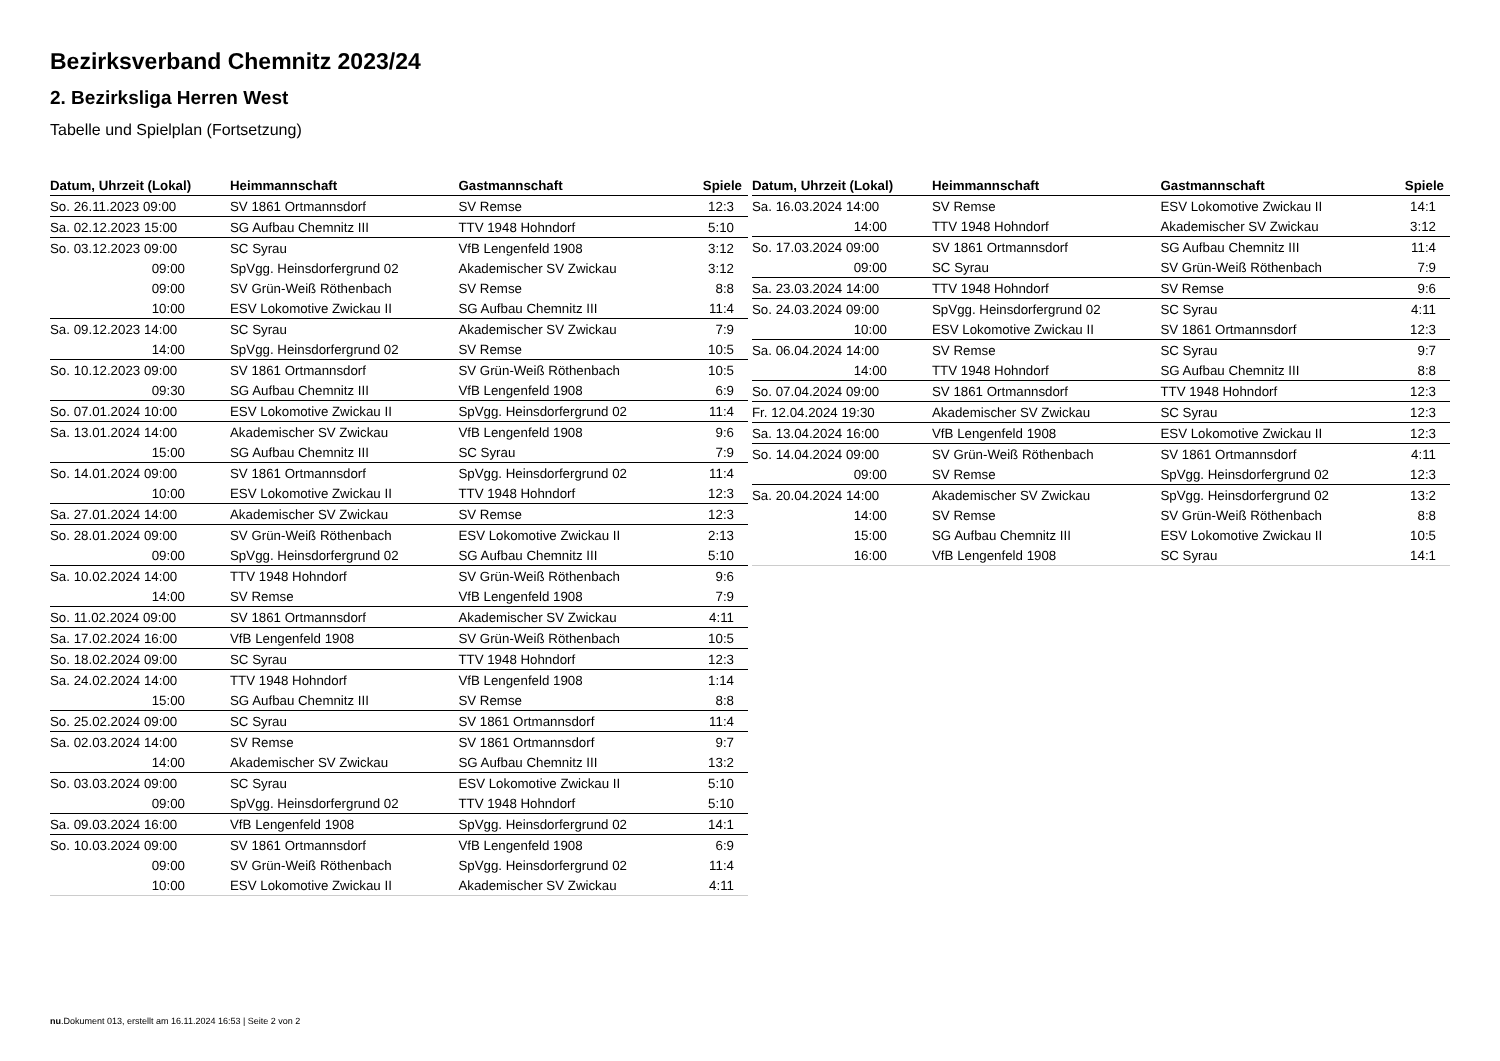Bezirksverband Chemnitz 2023/24
2. Bezirksliga Herren West
Tabelle und Spielplan (Fortsetzung)
| Datum, Uhrzeit (Lokal) | Heimmannschaft | Gastmannschaft | Spiele |
| --- | --- | --- | --- |
| So. 26.11.2023 09:00 | SV 1861 Ortmannsdorf | SV Remse | 12:3 |
| Sa. 02.12.2023 15:00 | SG Aufbau Chemnitz III | TTV 1948 Hohndorf | 5:10 |
| So. 03.12.2023 09:00 | SC Syrau | VfB Lengenfeld 1908 | 3:12 |
| 09:00 | SpVgg. Heinsdorfergrund 02 | Akademischer SV Zwickau | 3:12 |
| 09:00 | SV Grün-Weiß Röthenbach | SV Remse | 8:8 |
| 10:00 | ESV Lokomotive Zwickau II | SG Aufbau Chemnitz III | 11:4 |
| Sa. 09.12.2023 14:00 | SC Syrau | Akademischer SV Zwickau | 7:9 |
| 14:00 | SpVgg. Heinsdorfergrund 02 | SV Remse | 10:5 |
| So. 10.12.2023 09:00 | SV 1861 Ortmannsdorf | SV Grün-Weiß Röthenbach | 10:5 |
| 09:30 | SG Aufbau Chemnitz III | VfB Lengenfeld 1908 | 6:9 |
| So. 07.01.2024 10:00 | ESV Lokomotive Zwickau II | SpVgg. Heinsdorfergrund 02 | 11:4 |
| Sa. 13.01.2024 14:00 | Akademischer SV Zwickau | VfB Lengenfeld 1908 | 9:6 |
| 15:00 | SG Aufbau Chemnitz III | SC Syrau | 7:9 |
| So. 14.01.2024 09:00 | SV 1861 Ortmannsdorf | SpVgg. Heinsdorfergrund 02 | 11:4 |
| 10:00 | ESV Lokomotive Zwickau II | TTV 1948 Hohndorf | 12:3 |
| Sa. 27.01.2024 14:00 | Akademischer SV Zwickau | SV Remse | 12:3 |
| So. 28.01.2024 09:00 | SV Grün-Weiß Röthenbach | ESV Lokomotive Zwickau II | 2:13 |
| 09:00 | SpVgg. Heinsdorfergrund 02 | SG Aufbau Chemnitz III | 5:10 |
| Sa. 10.02.2024 14:00 | TTV 1948 Hohndorf | SV Grün-Weiß Röthenbach | 9:6 |
| 14:00 | SV Remse | VfB Lengenfeld 1908 | 7:9 |
| So. 11.02.2024 09:00 | SV 1861 Ortmannsdorf | Akademischer SV Zwickau | 4:11 |
| Sa. 17.02.2024 16:00 | VfB Lengenfeld 1908 | SV Grün-Weiß Röthenbach | 10:5 |
| So. 18.02.2024 09:00 | SC Syrau | TTV 1948 Hohndorf | 12:3 |
| Sa. 24.02.2024 14:00 | TTV 1948 Hohndorf | VfB Lengenfeld 1908 | 1:14 |
| 15:00 | SG Aufbau Chemnitz III | SV Remse | 8:8 |
| So. 25.02.2024 09:00 | SC Syrau | SV 1861 Ortmannsdorf | 11:4 |
| Sa. 02.03.2024 14:00 | SV Remse | SV 1861 Ortmannsdorf | 9:7 |
| 14:00 | Akademischer SV Zwickau | SG Aufbau Chemnitz III | 13:2 |
| So. 03.03.2024 09:00 | SC Syrau | ESV Lokomotive Zwickau II | 5:10 |
| 09:00 | SpVgg. Heinsdorfergrund 02 | TTV 1948 Hohndorf | 5:10 |
| Sa. 09.03.2024 16:00 | VfB Lengenfeld 1908 | SpVgg. Heinsdorfergrund 02 | 14:1 |
| So. 10.03.2024 09:00 | SV 1861 Ortmannsdorf | VfB Lengenfeld 1908 | 6:9 |
| 09:00 | SV Grün-Weiß Röthenbach | SpVgg. Heinsdorfergrund 02 | 11:4 |
| 10:00 | ESV Lokomotive Zwickau II | Akademischer SV Zwickau | 4:11 |
| Datum, Uhrzeit (Lokal) | Heimmannschaft | Gastmannschaft | Spiele |
| --- | --- | --- | --- |
| Sa. 16.03.2024 14:00 | SV Remse | ESV Lokomotive Zwickau II | 14:1 |
| 14:00 | TTV 1948 Hohndorf | Akademischer SV Zwickau | 3:12 |
| So. 17.03.2024 09:00 | SV 1861 Ortmannsdorf | SG Aufbau Chemnitz III | 11:4 |
| 09:00 | SC Syrau | SV Grün-Weiß Röthenbach | 7:9 |
| Sa. 23.03.2024 14:00 | TTV 1948 Hohndorf | SV Remse | 9:6 |
| So. 24.03.2024 09:00 | SpVgg. Heinsdorfergrund 02 | SC Syrau | 4:11 |
| 10:00 | ESV Lokomotive Zwickau II | SV 1861 Ortmannsdorf | 12:3 |
| Sa. 06.04.2024 14:00 | SV Remse | SC Syrau | 9:7 |
| 14:00 | TTV 1948 Hohndorf | SG Aufbau Chemnitz III | 8:8 |
| So. 07.04.2024 09:00 | SV 1861 Ortmannsdorf | TTV 1948 Hohndorf | 12:3 |
| Fr. 12.04.2024 19:30 | Akademischer SV Zwickau | SC Syrau | 12:3 |
| Sa. 13.04.2024 16:00 | VfB Lengenfeld 1908 | ESV Lokomotive Zwickau II | 12:3 |
| So. 14.04.2024 09:00 | SV Grün-Weiß Röthenbach | SV 1861 Ortmannsdorf | 4:11 |
| 09:00 | SV Remse | SpVgg. Heinsdorfergrund 02 | 12:3 |
| Sa. 20.04.2024 14:00 | Akademischer SV Zwickau | SpVgg. Heinsdorfergrund 02 | 13:2 |
| 14:00 | SV Remse | SV Grün-Weiß Röthenbach | 8:8 |
| 15:00 | SG Aufbau Chemnitz III | ESV Lokomotive Zwickau II | 10:5 |
| 16:00 | VfB Lengenfeld 1908 | SC Syrau | 14:1 |
nu.Dokument 013, erstellt am 16.11.2024 16:53 | Seite 2 von 2